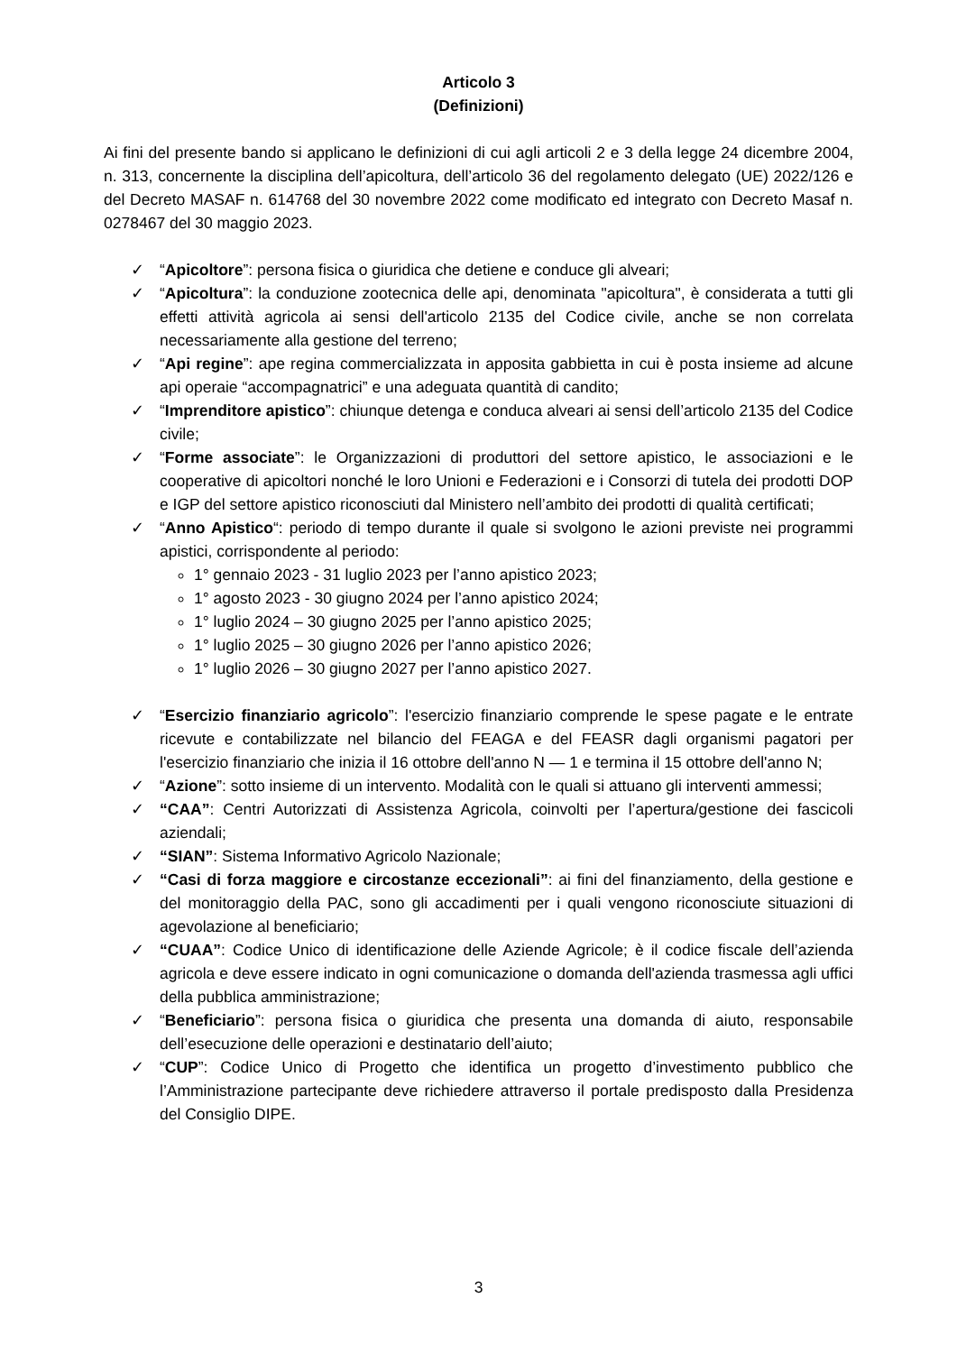Articolo 3
(Definizioni)
Ai fini del presente bando si applicano le definizioni di cui agli articoli 2 e 3 della legge 24 dicembre 2004, n. 313, concernente la disciplina dell’apicoltura, dell’articolo 36 del regolamento delegato (UE) 2022/126 e del Decreto MASAF n. 614768 del 30 novembre 2022 come modificato ed integrato con Decreto Masaf n. 0278467 del 30 maggio 2023.
✓ “Apicoltore”: persona fisica o giuridica che detiene e conduce gli alveari;
✓ “Apicoltura”: la conduzione zootecnica delle api, denominata "apicoltura", è considerata a tutti gli effetti attività agricola ai sensi dell'articolo 2135 del Codice civile, anche se non correlata necessariamente alla gestione del terreno;
✓ “Api regine”: ape regina commercializzata in apposita gabbietta in cui è posta insieme ad alcune api operaie “accompagnatrici” e una adeguata quantità di candito;
✓ “Imprenditore apistico”: chiunque detenga e conduca alveari ai sensi dell’articolo 2135 del Codice civile;
✓ “Forme associate”: le Organizzazioni di produttori del settore apistico, le associazioni e le cooperative di apicoltori nonché le loro Unioni e Federazioni e i Consorzi di tutela dei prodotti DOP e IGP del settore apistico riconosciuti dal Ministero nell’ambito dei prodotti di qualità certificati;
✓ “Anno Apistico“: periodo di tempo durante il quale si svolgono le azioni previste nei programmi apistici, corrispondente al periodo:
1° gennaio 2023 - 31 luglio 2023 per l’anno apistico 2023;
1° agosto 2023 - 30 giugno 2024 per l’anno apistico 2024;
1° luglio 2024 – 30 giugno 2025 per l’anno apistico 2025;
1° luglio 2025 – 30 giugno 2026 per l’anno apistico 2026;
1° luglio 2026 – 30 giugno 2027 per l’anno apistico 2027.
✓ “Esercizio finanziario agricolo”: l'esercizio finanziario comprende le spese pagate e le entrate ricevute e contabilizzate nel bilancio del FEAGA e del FEASR dagli organismi pagatori per l'esercizio finanziario che inizia il 16 ottobre dell'anno N — 1 e termina il 15 ottobre dell'anno N;
✓ “Azione”: sotto insieme di un intervento. Modalità con le quali si attuano gli interventi ammessi;
✓ “CAA”: Centri Autorizzati di Assistenza Agricola, coinvolti per l’apertura/gestione dei fascicoli aziendali;
✓ “SIAN”: Sistema Informativo Agricolo Nazionale;
✓ “Casi di forza maggiore e circostanze eccezionali”: ai fini del finanziamento, della gestione e del monitoraggio della PAC, sono gli accadimenti per i quali vengono riconosciute situazioni di agevolazione al beneficiario;
✓ “CUAA”: Codice Unico di identificazione delle Aziende Agricole; è il codice fiscale dell’azienda agricola e deve essere indicato in ogni comunicazione o domanda dell'azienda trasmessa agli uffici della pubblica amministrazione;
✓ “Beneficiario”: persona fisica o giuridica che presenta una domanda di aiuto, responsabile dell’esecuzione delle operazioni e destinatario dell’aiuto;
✓ “CUP”: Codice Unico di Progetto che identifica un progetto d’investimento pubblico che l’Amministrazione partecipante deve richiedere attraverso il portale predisposto dalla Presidenza del Consiglio DIPE.
3